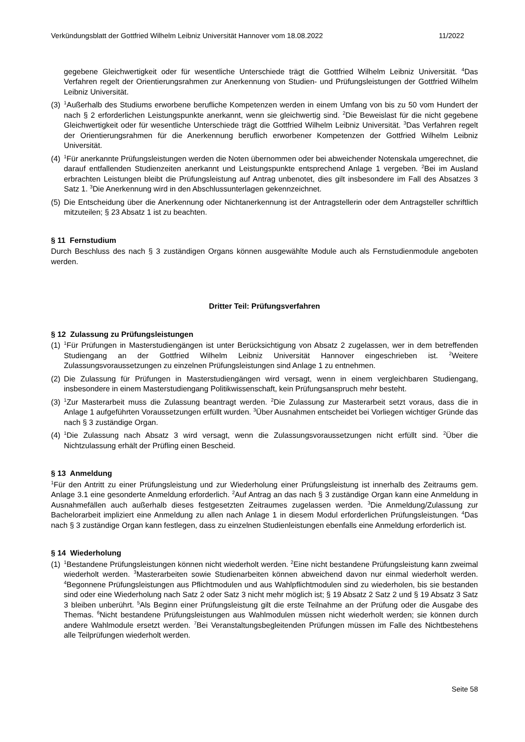Verkündungsblatt der Gottfried Wilhelm Leibniz Universität Hannover vom 18.08.2022 11/2022
gegebene Gleichwertigkeit oder für wesentliche Unterschiede trägt die Gottfried Wilhelm Leibniz Universität. <sup>4</sup>Das Verfahren regelt der Orientierungsrahmen zur Anerkennung von Studien- und Prüfungsleistungen der Gottfried Wilhelm Leibniz Universität.
(3) <sup>1</sup>Außerhalb des Studiums erworbene berufliche Kompetenzen werden in einem Umfang von bis zu 50 vom Hundert der nach § 2 erforderlichen Leistungspunkte anerkannt, wenn sie gleichwertig sind. <sup>2</sup>Die Beweislast für die nicht gegebene Gleichwertigkeit oder für wesentliche Unterschiede trägt die Gottfried Wilhelm Leibniz Universität. <sup>3</sup>Das Verfahren regelt der Orientierungsrahmen für die Anerkennung beruflich erworbener Kompetenzen der Gottfried Wilhelm Leibniz Universität.
(4) <sup>1</sup>Für anerkannte Prüfungsleistungen werden die Noten übernommen oder bei abweichender Notenskala umgerechnet, die darauf entfallenden Studienzeiten anerkannt und Leistungspunkte entsprechend Anlage 1 vergeben. <sup>2</sup>Bei im Ausland erbrachten Leistungen bleibt die Prüfungsleistung auf Antrag unbenotet, dies gilt insbesondere im Fall des Absatzes 3 Satz 1. <sup>3</sup>Die Anerkennung wird in den Abschlussunterlagen gekennzeichnet.
(5) Die Entscheidung über die Anerkennung oder Nichtanerkennung ist der Antragstellerin oder dem Antragsteller schriftlich mitzuteilen; § 23 Absatz 1 ist zu beachten.
§ 11 Fernstudium
Durch Beschluss des nach § 3 zuständigen Organs können ausgewählte Module auch als Fernstudienmodule angeboten werden.
Dritter Teil: Prüfungsverfahren
§ 12 Zulassung zu Prüfungsleistungen
(1) <sup>1</sup>Für Prüfungen in Masterstudiengängen ist unter Berücksichtigung von Absatz 2 zugelassen, wer in dem betreffenden Studiengang an der Gottfried Wilhelm Leibniz Universität Hannover eingeschrieben ist. <sup>2</sup>Weitere Zulassungsvoraussetzungen zu einzelnen Prüfungsleistungen sind Anlage 1 zu entnehmen.
(2) Die Zulassung für Prüfungen in Masterstudiengängen wird versagt, wenn in einem vergleichbaren Studiengang, insbesondere in einem Masterstudiengang Politikwissenschaft, kein Prüfungsanspruch mehr besteht.
(3) <sup>1</sup>Zur Masterarbeit muss die Zulassung beantragt werden. <sup>2</sup>Die Zulassung zur Masterarbeit setzt voraus, dass die in Anlage 1 aufgeführten Voraussetzungen erfüllt wurden. <sup>3</sup>Über Ausnahmen entscheidet bei Vorliegen wichtiger Gründe das nach § 3 zuständige Organ.
(4) <sup>1</sup>Die Zulassung nach Absatz 3 wird versagt, wenn die Zulassungsvoraussetzungen nicht erfüllt sind. <sup>2</sup>Über die Nichtzulassung erhält der Prüfling einen Bescheid.
§ 13 Anmeldung
<sup>1</sup> Für den Antritt zu einer Prüfungsleistung und zur Wiederholung einer Prüfungsleistung ist innerhalb des Zeitraums gem. Anlage 3.1 eine gesonderte Anmeldung erforderlich. <sup>2</sup>Auf Antrag an das nach § 3 zuständige Organ kann eine Anmeldung in Ausnahmefällen auch außerhalb dieses festgesetzten Zeitraumes zugelassen werden. <sup>3</sup>Die Anmeldung/Zulassung zur Bachelorarbeit impliziert eine Anmeldung zu allen nach Anlage 1 in diesem Modul erforderlichen Prüfungsleistungen. <sup>4</sup>Das nach § 3 zuständige Organ kann festlegen, dass zu einzelnen Studienleistungen ebenfalls eine Anmeldung erforderlich ist.
§ 14 Wiederholung
(1) <sup>1</sup>Bestandene Prüfungsleistungen können nicht wiederholt werden. <sup>2</sup>Eine nicht bestandene Prüfungsleistung kann zweimal wiederholt werden. <sup>3</sup>Masterarbeiten sowie Studienarbeiten können abweichend davon nur einmal wiederholt werden. <sup>4</sup>Begonnene Prüfungsleistungen aus Pflichtmodulen und aus Wahlpflichtmodulen sind zu wiederholen, bis sie bestanden sind oder eine Wiederholung nach Satz 2 oder Satz 3 nicht mehr möglich ist; § 19 Absatz 2 Satz 2 und § 19 Absatz 3 Satz 3 bleiben unberührt. <sup>5</sup>Als Beginn einer Prüfungsleistung gilt die erste Teilnahme an der Prüfung oder die Ausgabe des Themas. <sup>6</sup>Nicht bestandene Prüfungsleistungen aus Wahlmodulen müssen nicht wiederholt werden; sie können durch andere Wahlmodule ersetzt werden. <sup>7</sup>Bei Veranstaltungsbegleitenden Prüfungen müssen im Falle des Nichtbestehens alle Teilprüfungen wiederholt werden.
Seite 58